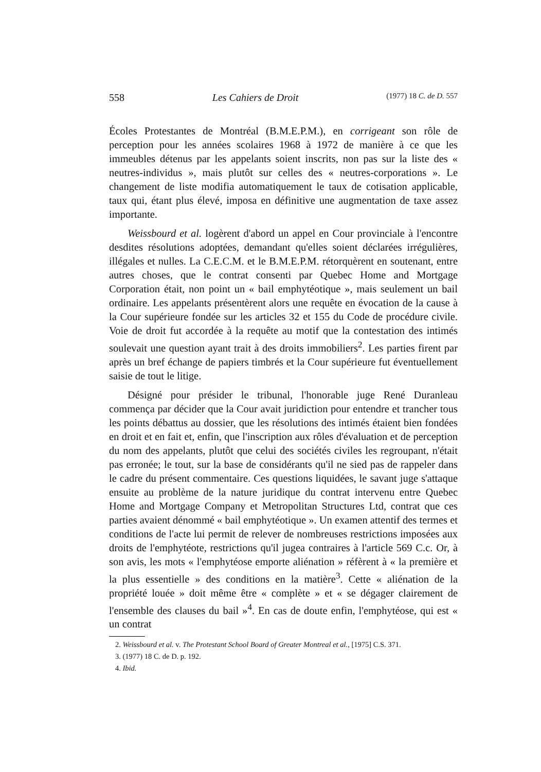558 Les Cahiers de Droit (1977) 18 C. de D. 557
Écoles Protestantes de Montréal (B.M.E.P.M.), en corrigeant son rôle de perception pour les années scolaires 1968 à 1972 de manière à ce que les immeubles détenus par les appelants soient inscrits, non pas sur la liste des « neutres-individus », mais plutôt sur celles des « neutres-corporations ». Le changement de liste modifia automatiquement le taux de cotisation applicable, taux qui, étant plus élevé, imposa en définitive une augmentation de taxe assez importante.
Weissbourd et al. logèrent d'abord un appel en Cour provinciale à l'encontre desdites résolutions adoptées, demandant qu'elles soient déclarées irrégulières, illégales et nulles. La C.E.C.M. et le B.M.E.P.M. rétorquèrent en soutenant, entre autres choses, que le contrat consenti par Quebec Home and Mortgage Corporation était, non point un « bail emphytéotique », mais seulement un bail ordinaire. Les appelants présentèrent alors une requête en évocation de la cause à la Cour supérieure fondée sur les articles 32 et 155 du Code de procédure civile. Voie de droit fut accordée à la requête au motif que la contestation des intimés soulevait une question ayant trait à des droits immobiliers<sup>2</sup>. Les parties firent par après un bref échange de papiers timbrés et la Cour supérieure fut éventuellement saisie de tout le litige.
Désigné pour présider le tribunal, l'honorable juge René Duranleau commença par décider que la Cour avait juridiction pour entendre et trancher tous les points débattus au dossier, que les résolutions des intimés étaient bien fondées en droit et en fait et, enfin, que l'inscription aux rôles d'évaluation et de perception du nom des appelants, plutôt que celui des sociétés civiles les regroupant, n'était pas erronée; le tout, sur la base de considérants qu'il ne sied pas de rappeler dans le cadre du présent commentaire. Ces questions liquidées, le savant juge s'attaque ensuite au problème de la nature juridique du contrat intervenu entre Quebec Home and Mortgage Company et Metropolitan Structures Ltd, contrat que ces parties avaient dénommé « bail emphytéotique ». Un examen attentif des termes et conditions de l'acte lui permit de relever de nombreuses restrictions imposées aux droits de l'emphytéote, restrictions qu'il jugea contraires à l'article 569 C.c. Or, à son avis, les mots « l'emphytéose emporte aliénation » réfèrent à « la première et la plus essentielle » des conditions en la matière<sup>3</sup>. Cette « aliénation de la propriété louée » doit même être « complète » et « se dégager clairement de l'ensemble des clauses du bail »<sup>4</sup>. En cas de doute enfin, l'emphytéose, qui est « un contrat
2. Weissbourd et al. v. The Protestant School Board of Greater Montreal et al., [1975] C.S. 371.
3. (1977) 18 C. de D. p. 192.
4. Ibid.